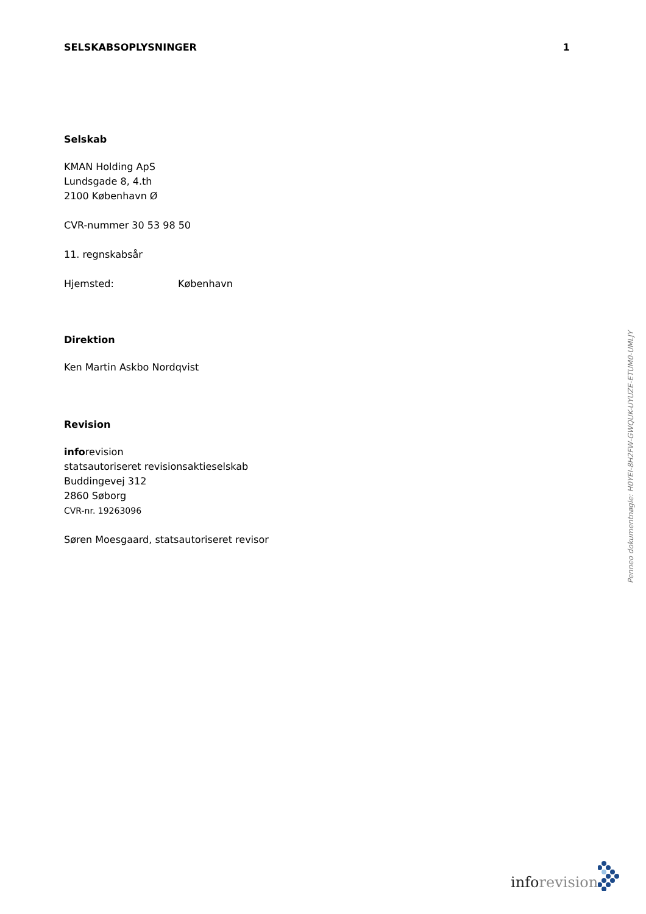SELSKABSOPLYSNINGER 1
Selskab
KMAN Holding ApS
Lundsgade 8, 4.th
2100 København Ø
CVR-nummer 30 53 98 50
11. regnskabsår
Hjemsted: København
Direktion
Ken Martin Askbo Nordqvist
Revision
inforevision
statsautoriseret revisionsaktieselskab
Buddingevej 312
2860 Søborg
CVR-nr. 19263096
Søren Moesgaard, statsautoriseret revisor
Penneo dokumentnøgle: H0YEI-8H2FW-GWQUK-UYUZE-ETUM0-UMLJY
inforevision